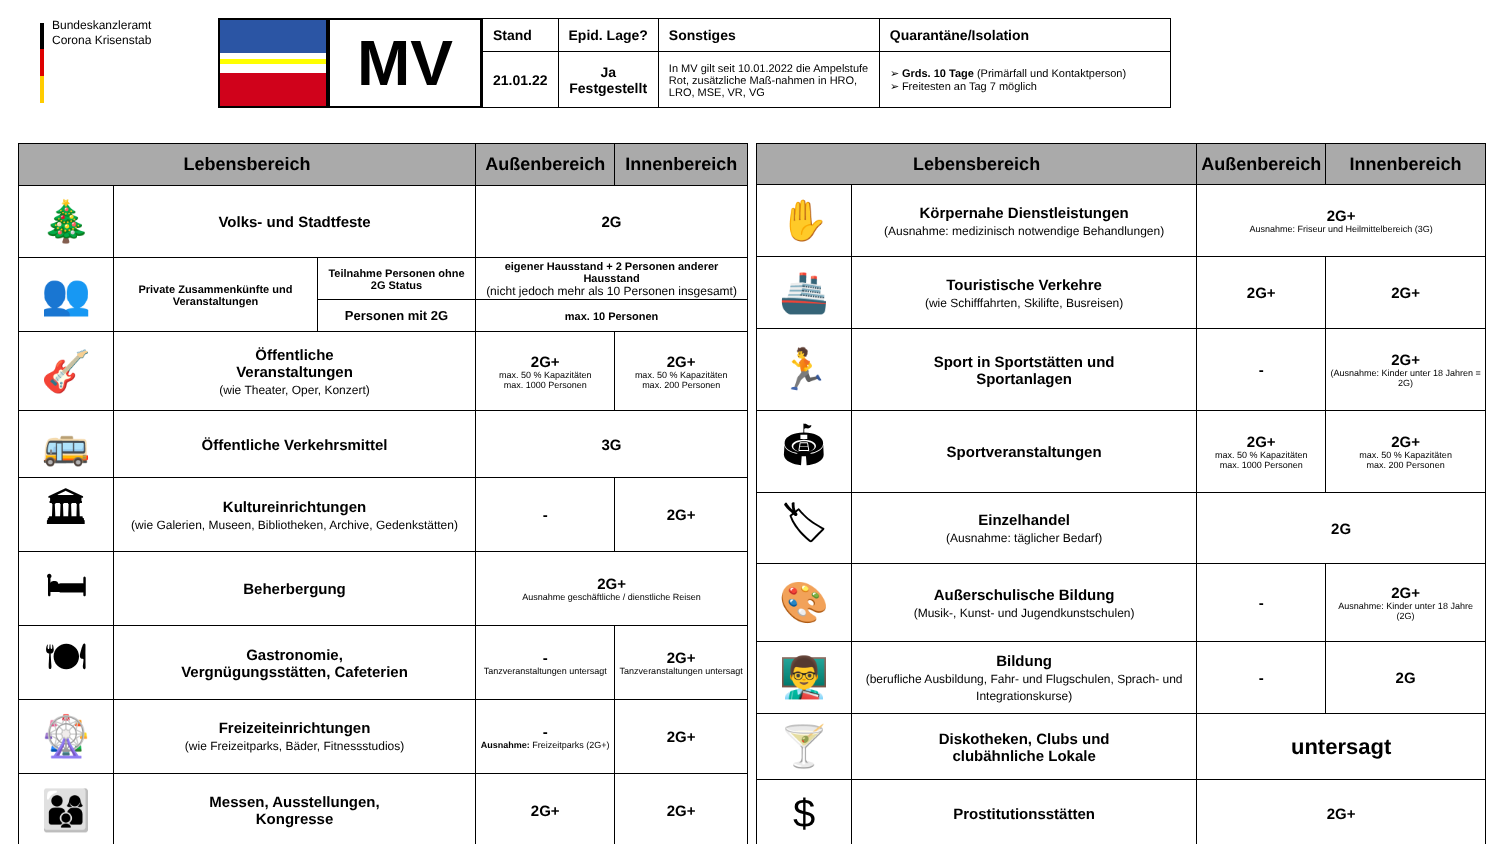Bundeskanzleramt
Corona Krisenstab
MV
| Stand | Epid. Lage? | Sonstiges | Quarantäne/Isolation |
| --- | --- | --- | --- |
| 21.01.22 | Ja Festgestellt | In MV gilt seit 10.01.2022 die Ampelstufe Rot, zusätzliche Maß-nahmen in HRO, LRO, MSE, VR, VG | ➢ Grds. 10 Tage (Primärfall und Kontaktperson) ➢ Freitesten an Tag 7 möglich |
| Lebensbereich | | | Außenbereich | Innenbereich |
| --- | --- | --- | --- | --- |
| 🎄 | Volks- und Stadtfeste | | 2G | |
| 👥 | Private Zusammenkünfte und Veranstaltungen | Teilnahme Personen ohne 2G Status | eigener Hausstand + 2 Personen anderer Hausstand (nicht jedoch mehr als 10 Personen insgesamt) | |
| | | Personen mit 2G | max. 10 Personen | |
| 🎸 | Öffentliche Veranstaltungen (wie Theater, Oper, Konzert) | | 2G+ max. 50 % Kapazitäten max. 1000 Personen | 2G+ max. 50 % Kapazitäten max. 200 Personen |
| 🚌 | Öffentliche Verkehrsmittel | | 3G | |
| 🏛 | Kultureinrichtungen (wie Galerien, Museen, Bibliotheken, Archive, Gedenkstätten) | | - | 2G+ |
| 🛏 | Beherbergung | | 2G+ Ausnahme geschäftliche / dienstliche Reisen | |
| 🍽 | Gastronomie, Vergnügungsstätten, Cafeterien | | - Tanzveranstaltungen untersagt | 2G+ Tanzveranstaltungen untersagt |
| 🎡 | Freizeiteinrichtungen (wie Freizeitparks, Bäder, Fitnessstudios) | | - Ausnahme: Freizeitparks (2G+) | 2G+ |
| 👨‍👩‍👦 | Messen, Ausstellungen, Kongresse | | 2G+ | 2G+ |
| Lebensbereich | | Außenbereich | Innenbereich |
| --- | --- | --- | --- |
| ✋ | Körpernahe Dienstleistungen (Ausnahme: medizinisch notwendige Behandlungen) | 2G+ Ausnahme: Friseur und Heilmittelbereich (3G) | |
| 🚢 | Touristische Verkehre (wie Schifffahrten, Skilifte, Busreisen) | 2G+ | 2G+ |
| 🏃 | Sport in Sportstätten und Sportanlagen | - | 2G+ (Ausnahme: Kinder unter 18 Jahren = 2G) |
| 🏟 | Sportveranstaltungen | 2G+ max. 50 % Kapazitäten max. 1000 Personen | 2G+ max. 50 % Kapazitäten max. 200 Personen |
| 🏷 | Einzelhandel (Ausnahme: täglicher Bedarf) | 2G | |
| 🎨 | Außerschulische Bildung (Musik-, Kunst- und Jugendkunstschulen) | - | 2G+ Ausnahme: Kinder unter 18 Jahre (2G) |
| 👨‍🏫 | Bildung (berufliche Ausbildung, Fahr- und Flugschulen, Sprach- und Integrationskurse) | - | 2G |
| 🍸 | Diskotheken, Clubs und clubähnliche Lokale | untersagt | |
| $ | Prostitutionsstätten | 2G+ | |